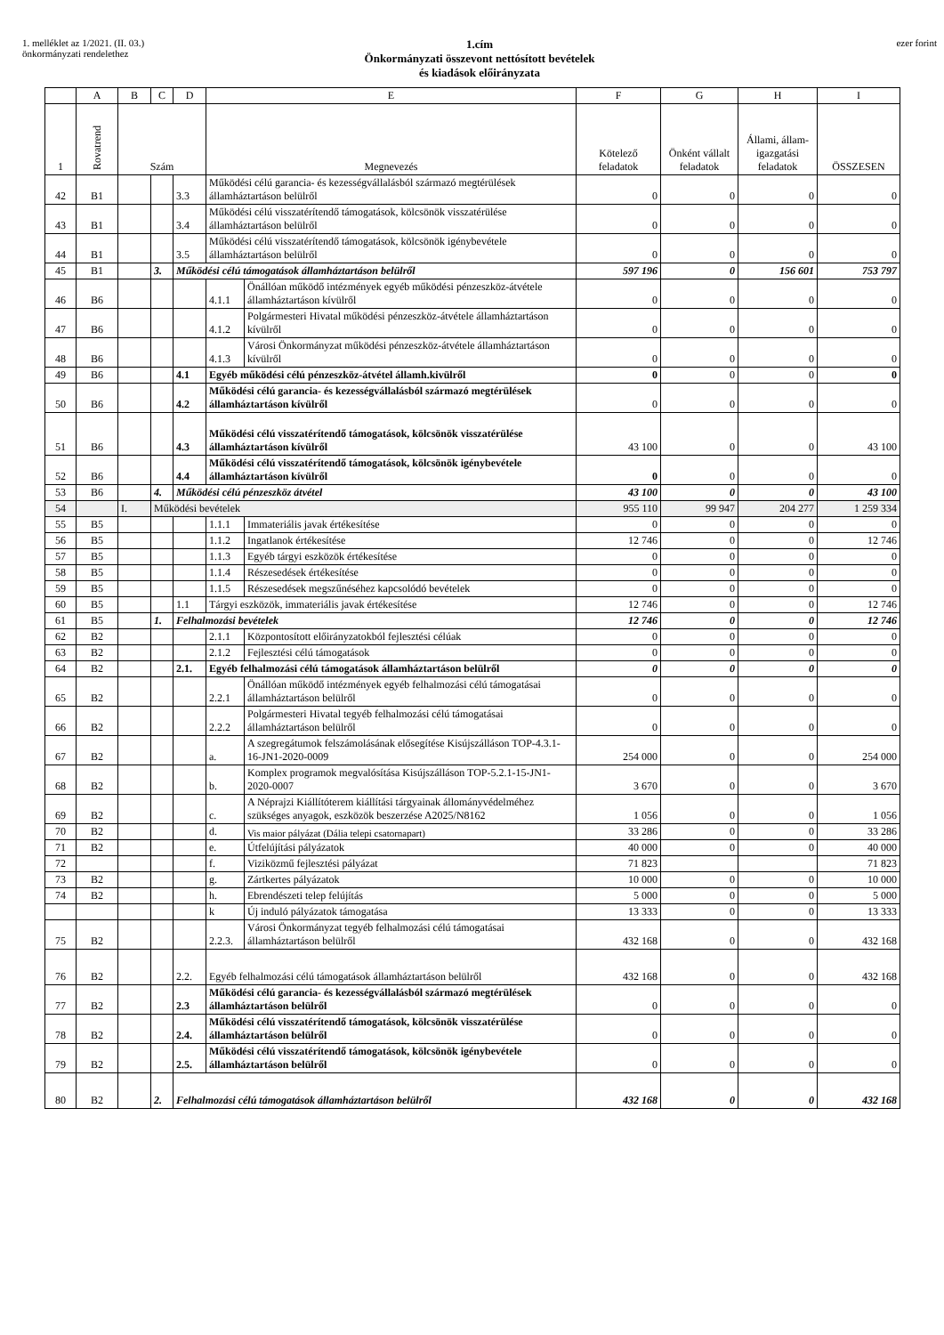1. melléklet az 1/2021. (II. 03.)
önkormányzati rendelethez
1.cím
Önkormányzati összevont nettósított bevételek
és kiadások előirányzata
ezer forint
| | A | B | C | D | E | | F | G | H | I |
| --- | --- | --- | --- | --- | --- | --- | --- | --- | --- | --- |
| 1 | Rovatrend | Szám | | | Megnevezés | | Kötelező feladatok | Önként vállalt feladatok | Állami, állam-igazgatási feladatok | ÖSSZESEN |
| 42 | B1 | | | 3.3 | Működési célú garancia- és kezességvállalásból származó megtérülések államháztartáson belülről | | 0 | 0 | 0 | 0 |
| 43 | B1 | | | 3.4 | Működési célú visszatérítendő támogatások, kölcsönök visszatérülése államháztartáson belülről | | 0 | 0 | 0 | 0 |
| 44 | B1 | | | 3.5 | Működési célú visszatérítendő támogatások, kölcsönök igénybevétele államháztartáson belülről | | 0 | 0 | 0 | 0 |
| 45 | B1 | | 3. | Működési célú támogatások államháztartáson belülről | | | 597 196 | 0 | 156 601 | 753 797 |
| 46 | B6 | | | | 4.1.1 | Önállóan működő intézmények egyéb működési pénzeszköz-átvétele államháztartáson kívülről | 0 | 0 | 0 | 0 |
| 47 | B6 | | | | 4.1.2 | Polgármesteri Hivatal működési pénzeszköz-átvétele államháztartáson kívülről | 0 | 0 | 0 | 0 |
| 48 | B6 | | | | 4.1.3 | Városi Önkormányzat működési pénzeszköz-átvétele államháztartáson kívülről | 0 | 0 | 0 | 0 |
| 49 | B6 | | | 4.1 | Egyéb működési célú pénzeszköz-átvétel államh.kivülről | | 0 | 0 | 0 | 0 |
| 50 | B6 | | | 4.2 | Működési célú garancia- és kezességvállalásból származó megtérülések államháztartáson kívülről | | 0 | 0 | 0 | 0 |
| 51 | B6 | | | 4.3 | Működési célú visszatérítendő támogatások, kölcsönök visszatérülése államháztartáson kívülről | | 43 100 | 0 | 0 | 43 100 |
| 52 | B6 | | | 4.4 | Működési célú visszatérítendő támogatások, kölcsönök igénybevétele államháztartáson kívülről | | 0 | 0 | 0 | 0 |
| 53 | B6 | | 4. | Működési célú pénzeszköz átvétel | | | 43 100 | 0 | 0 | 43 100 |
| 54 | | I. | Működési bevételek | | | | 955 110 | 99 947 | 204 277 | 1 259 334 |
| 55 | B5 | | | | 1.1.1 | Immateriális javak értékesítése | 0 | 0 | 0 | 0 |
| 56 | B5 | | | | 1.1.2 | Ingatlanok értékesítése | 12 746 | 0 | 0 | 12 746 |
| 57 | B5 | | | | 1.1.3 | Egyéb tárgyi eszközök értékesítése | 0 | 0 | 0 | 0 |
| 58 | B5 | | | | 1.1.4 | Részesedések értékesítése | 0 | 0 | 0 | 0 |
| 59 | B5 | | | | 1.1.5 | Részesedések megszűnéséhez kapcsolódó bevételek | 0 | 0 | 0 | 0 |
| 60 | B5 | | | 1.1 | Tárgyi eszközök, immateriális javak értékesítése | | 12 746 | 0 | 0 | 12 746 |
| 61 | B5 | | 1. | Felhalmozási bevételek | | | 12 746 | 0 | 0 | 12 746 |
| 62 | B2 | | | | 2.1.1 | Központosított előirányzatokból fejlesztési célúak | 0 | 0 | 0 | 0 |
| 63 | B2 | | | | 2.1.2 | Fejlesztési célú támogatások | 0 | 0 | 0 | 0 |
| 64 | B2 | | | 2.1. | Egyéb felhalmozási célú támogatások államháztartáson belülről | | 0 | 0 | 0 | 0 |
| 65 | B2 | | | | 2.2.1 | Önállóan működő intézmények egyéb felhalmozási célú támogatásai államháztartáson belülről | 0 | 0 | 0 | 0 |
| 66 | B2 | | | | 2.2.2 | Polgármesteri Hivatal tegyéb felhalmozási célú támogatásai államháztartáson belülről | 0 | 0 | 0 | 0 |
| 67 | B2 | | | | a. | A szegregátumok felszámolásának elősegítése Kisújszálláson TOP-4.3.1-16-JN1-2020-0009 | 254 000 | 0 | 0 | 254 000 |
| 68 | B2 | | | | b. | Komplex programok megvalósítása Kisújszálláson TOP-5.2.1-15-JN1-2020-0007 | 3 670 | 0 | 0 | 3 670 |
| 69 | B2 | | | | c. | A Néprajzi Kiállítóterem kiállítási tárgyainak állományvédelméhez szükséges anyagok, eszközök beszerzése A2025/N8162 | 1 056 | 0 | 0 | 1 056 |
| 70 | B2 | | | | d. | Vis maior pályázat (Dália telepi csatornapart) | 33 286 | 0 | 0 | 33 286 |
| 71 | B2 | | | | e. | Útfelújítási pályázatok | 40 000 | 0 | 0 | 40 000 |
| 72 | | | | | f. | Viziközmű fejlesztési pályázat | 71 823 | | | 71 823 |
| 73 | B2 | | | | g. | Zártkertes pályázatok | 10 000 | 0 | 0 | 10 000 |
| 74 | B2 | | | | h. | Ebrendészeti telep felújítás | 5 000 | 0 | 0 | 5 000 |
| | | | | | k | Új induló pályázatok támogatása | 13 333 | 0 | 0 | 13 333 |
| 75 | B2 | | | | 2.2.3. | Városi Önkormányzat tegyéb felhalmozási célú támogatásai államháztartáson belülről | 432 168 | 0 | 0 | 432 168 |
| 76 | B2 | | | 2.2. | Egyéb felhalmozási célú támogatások államháztartáson belülről | | 432 168 | 0 | 0 | 432 168 |
| 77 | B2 | | | 2.3 | Működési célú garancia- és kezességvállalásból származó megtérülések államháztartáson belülről | | 0 | 0 | 0 | 0 |
| 78 | B2 | | | 2.4. | Működési célú visszatérítendő támogatások, kölcsönök visszatérülése államháztartáson belülről | | 0 | 0 | 0 | 0 |
| 79 | B2 | | | 2.5. | Működési célú visszatérítendő támogatások, kölcsönök igénybevétele államháztartáson belülről | | 0 | 0 | 0 | 0 |
| 80 | B2 | | 2. | Felhalmozási célú támogatások államháztartáson belülről | | | 432 168 | 0 | 0 | 432 168 |